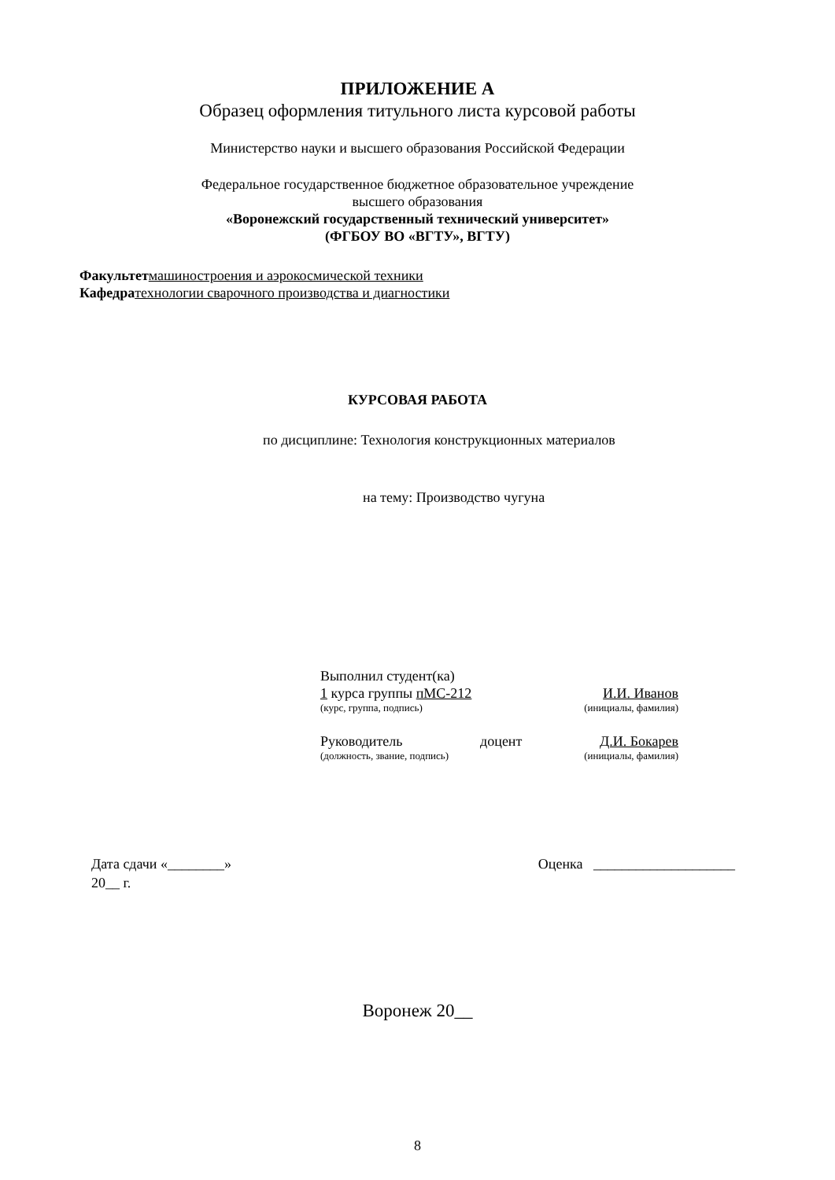ПРИЛОЖЕНИЕ А
Образец оформления титульного листа курсовой работы
Министерство науки и высшего образования Российской Федерации
Федеральное государственное бюджетное образовательное учреждение
высшего образования
«Воронежский государственный технический университет»
(ФГБОУ ВО «ВГТУ», ВГТУ)
Факультет машиностроения и аэрокосмической техники
Кафедра технологии сварочного производства и диагностики
КУРСОВАЯ РАБОТА
по дисциплине: Технология конструкционных материалов
на тему: Производство чугуна
Выполнил студент(ка)
1 курса группы пМС-212 И.И. Иванов
(курс, группа, подпись) (инициалы, фамилия)
Руководитель доцент Д.И. Бокарев
(должность, звание, подпись) (инициалы, фамилия)
Дата сдачи «________»
20__ г.
Оценка ____________________
Воронеж 20__
8